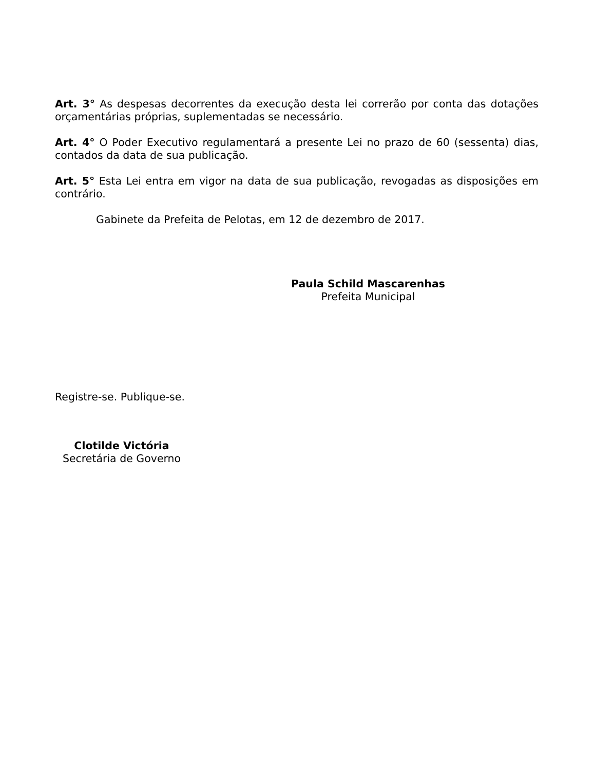Art. 3° As despesas decorrentes da execução desta lei correrão por conta das dotações orçamentárias próprias, suplementadas se necessário.
Art. 4° O Poder Executivo regulamentará a presente Lei no prazo de 60 (sessenta) dias, contados da data de sua publicação.
Art. 5° Esta Lei entra em vigor na data de sua publicação, revogadas as disposições em contrário.
Gabinete da Prefeita de Pelotas, em 12 de dezembro de 2017.
Paula Schild Mascarenhas
Prefeita Municipal
Registre-se. Publique-se.
Clotilde Victória
Secretária de Governo